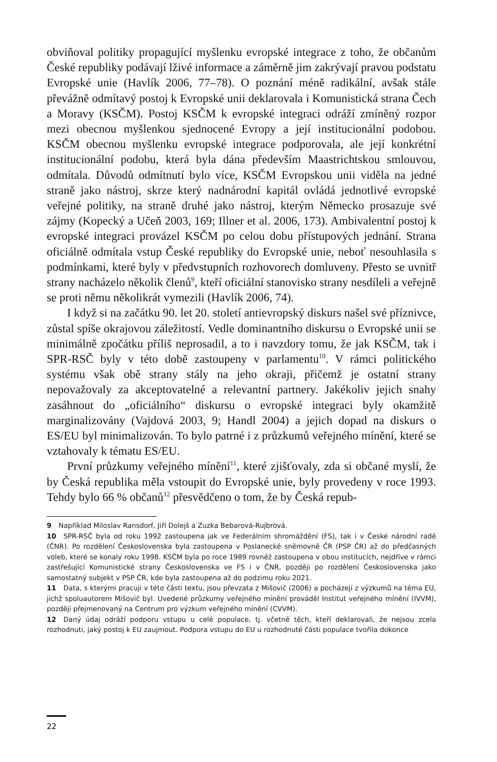obviňoval politiky propagující myšlenku evropské integrace z toho, že občanům České republiky podávají lživé informace a záměrně jim zakrývají pravou podstatu Evropské unie (Havlík 2006, 77–78). O poznání méně radikální, avšak stále převážně odmítavý postoj k Evropské unii deklarovala i Komunistická strana Čech a Moravy (KSČM). Postoj KSČM k evropské integraci odráží zmíněný rozpor mezi obecnou myšlenkou sjednocené Evropy a její institucionální podobou. KSČM obecnou myšlenku evropské integrace podporovala, ale její konkrétní institucionální podobu, která byla dána především Maastrichtskou smlouvou, odmítala. Důvodů odmítnutí bylo více, KSČM Evropskou unii viděla na jedné straně jako nástroj, skrze který nadnárodní kapitál ovládá jednotlivé evropské veřejné politiky, na straně druhé jako nástroj, kterým Německo prosazuje své zájmy (Kopecký a Učeň 2003, 169; Illner et al. 2006, 173). Ambivalentní postoj k evropské integraci provázel KSČM po celou dobu přístupových jednání. Strana oficiálně odmítala vstup České republiky do Evropské unie, neboť nesouhlasila s podmínkami, které byly v předvstupních rozhovorech domluveny. Přesto se uvnitř strany nacházelo několik členů<sup>9</sup>, kteří oficiální stanovisko strany nesdíleli a veřejně se proti němu několikrát vymezili (Havlík 2006, 74).
I když si na začátku 90. let 20. století antievropský diskurs našel své příznivce, zůstal spíše okrajovou záležitostí. Vedle dominantního diskursu o Evropské unii se minimálně zpočátku příliš neprosadil, a to i navzdory tomu, že jak KSČM, tak i SPR-RSČ byly v této době zastoupeny v parlamentu<sup>10</sup>. V rámci politického systému však obě strany stály na jeho okraji, přičemž je ostatní strany nepovažovaly za akceptovatelné a relevantní partnery. Jakékoliv jejich snahy zasáhnout do „oficiálního“ diskursu o evropské integraci byly okamžitě marginalizovány (Vajdová 2003, 9; Handl 2004) a jejich dopad na diskurs o ES/EU byl minimalizován. To bylo patrné i z průzkumů veřejného mínění, které se vztahovaly k tématu ES/EU.
První průzkumy veřejného mínění<sup>11</sup>, které zjišťovaly, zda si občané myslí, že by Česká republika měla vstoupit do Evropské unie, byly provedeny v roce 1993. Tehdy bylo 66 % občanů<sup>12</sup> přesvědčeno o tom, že by Česká repub-
9 Například Miloslav Ransdorf, Jiří Dolejš a Zuzka Bebarová-Rujbrová.
10 SPR-RSČ byla od roku 1992 zastoupena jak ve Federálním shromáždění (FS), tak i v České národní radě (ČNR). Po rozdělení Československa byla zastoupena v Poslanecké sněmovně ČR (PSP ČR) až do předčasných voleb, které se konaly roku 1998. KSČM byla po roce 1989 rovněž zastoupena v obou institucích, nejdříve v rámci zastřešující Komunistické strany Československa ve FS i v ČNR, později po rozdělení Československa jako samostatný subjekt v PSP ČR, kde byla zastoupena až do podzimu roku 2021.
11 Data, s kterými pracuji v této části textu, jsou převzata z Mišovič (2006) a pocházejí z výzkumů na téma EU, jichž spoluautorem Mišovič byl. Uvedené průzkumy veřejného mínění prováděl Institut veřejného mínění (IVVM), později přejmenovaný na Centrum pro výzkum veřejného mínění (CVVM).
12 Daný údaj odráží podporu vstupu u celé populace, tj. včetně těch, kteří deklarovali, že nejsou zcela rozhodnuti, jaký postoj k EU zaujmout. Podpora vstupu do EU u rozhodnuté části populace tvořila dokonce
22